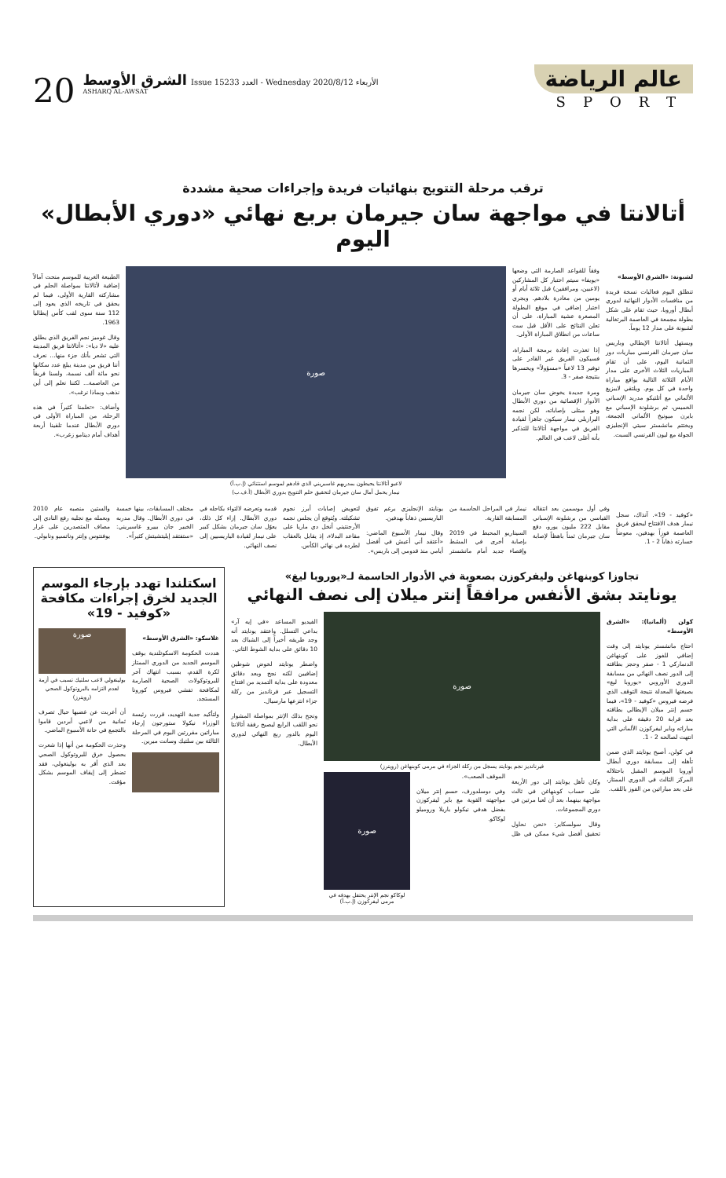عالم الرياضة
SPORT
20
الشرق الأوسط Issue 15233 العدد - Wednesday 2020/8/12 الأربعاء
ASHARQ AL-AWSAT
ترقب مرحلة التتويج بنهائيات فريدة وإجراءات صحية مشددة
أتالانتا في مواجهة سان جيرمان بربع نهائي «دوري الأبطال» اليوم
لشبونة: «الشرق الأوسط»
تنطلق اليوم فعاليات نسخة فريدة من منافسات الأدوار النهائية لدوري أبطال أوروبا، حيث تقام على شكل بطولة مجمعة في العاصمة البرتغالية لشبونة على مدار 12 يوماً.
ويستهل أتالانتا الإيطالي وباريس سان جيرمان الفرنسي مباريات دور الثمانية اليوم، على أن تقام المباريات الثلاث الأخرى على مدار الأيام الثلاثة التالية بواقع مباراة واحدة في كل يوم. ويلتقي لايبزيغ الألماني مع أتلتيكو مدريد الإسباني الخميس، ثم برشلونة الإسباني مع بايرن ميونيخ الألماني الجمعة، ويختتم مانشستر سيتي الإنجليزي الجولة مع ليون الفرنسي السبت.
وفقاً للقواعد الصارمة التي وضعها «يويفا» سيتم اختبار كل المشاركين (لاعبين، ومرافقين) قبل ثلاثة أيام أو يومين من مغادرة بلادهم. ويجري اختبار إضافي في موقع البطولة المصغرة عشية المباراة، على أن تعلن النتائج على الأقل قبل ست ساعات من انطلاق المباراة الأولى.
إذا تعذرت إعادة برمجة المباراة، فسيكون الفريق غير القادر على توفير 13 لاعباً «مسؤولاً» ويخسرها بنتيجة صفر - 3.
ومرة جديدة يخوض سان جيرمان الأدوار الإقصائية من دوري الأبطال وهو مبتلى بإصاباته، لكن نجمه البرازيلي نيمار سيكون جاهزاً لقيادة الفريق في مواجهة أتالانتا للتذكير بأنه أغلى لاعب في العالم.
صورة
لاعبو أتالانتا يحيطون بمدربهم غاسبريني الذي قادهم لموسم استثنائي (إ.ب.أ)
نيمار يحمل آمال سان جيرمان لتحقيق حلم التتويج بدوري الأبطال (أ.ف.ب)
الطبيعة الغريبة للموسم منحت آمالاً إضافية لأتالانتا بمواصلة الحلم في مشاركته القارية الأولى، فيما لم يحقق في تاريخه الذي يعود إلى 112 سنة سوى لقب كأس إيطاليا 1963.
وقال غوميز نجم الفريق الذي يطلق عليه «لا ديا»: «أتالانتا فريق المدينة التي تشعر بأنك جزء منها... نعرف أننا فريق من مدينة يبلغ عدد سكانها نحو مائة ألف نسمة، ولسنا فريقاً من العاصمة... لكننا نعلم إلى أين نذهب وبماذا نرغب».
وأضاف: «تعلمنا كثيراً في هذه الرحلة، من المباراة الأولى في دوري الأبطال عندما تلقينا أربعة أهداف أمام دينامو زغرب».
«كوفيد - 19». آنذاك، سجل نيمار هدف الافتتاح ليحقق فريق العاصمة فوزاً بهدفين، معوضاً خسارته ذهاباً 2 - 1.
وفي أول موسمين بعد انتقاله القياسي من برشلونة الإسباني مقابل 222 مليون يورو، دفع سان جيرمان ثمناً باهظاً لإصابة نيمار في المراحل الحاسمة من المسابقة القارية.
السيناريو المحبط في 2019 بإصابة أخرى في المشط وإقصاء جديد أمام مانشستر يونايتد الإنجليزي برغم تفوق الباريسيين ذهاباً بهدفين.
وقال نيمار الأسبوع الماضي: «أعتقد أني أعيش في أفضل أيامي منذ قدومي إلى باريس».
لتعويض إصابات أبرز نجوم تشكيلته. ويُتوقع أن يجلس نجمه الأرجنتيني أنخل دي ماريا على مقاعد البدلاء، إذ يقابل بالعقاب لطرده في نهائي الكأس.
قدمه وتعرضه لالتواء بكاحله في دوري الأبطال. إزاء كل ذلك، يعوّل سان جيرمان بشكل كبير على نيمار لقيادة الباريسيين إلى نصف النهائي.
مختلف المسابقات، بينها خمسة في دوري الأبطال. وقال مدربه الخبير جان بييرو غاسبريني: «ستفتقد إيليتشيتش كثيراً».
والستين منصبه عام 2010 وبعمله مع نجليه رفع النادي إلى مصاف المتصدرين على غرار يوفنتوس وإنتر وناتسيو ونابولي.
تجاوزا كوبنهاغن وليفركوزن بصعوبة في الأدوار الحاسمة لـ«يوروبا ليغ»
يونايتد بشق الأنفس مرافقاً إنتر ميلان إلى نصف النهائي
كولن (ألمانيا): «الشرق الأوسط»
احتاج مانشستر يونايتد إلى وقت إضافي للفوز على كوبنهاغن الدنماركي 1 - صفر وحجز بطاقته إلى الدور نصف النهائي من مسابقة الدوري الأوروبي «يوروبا ليغ» بصيغتها المعدلة نتيجة التوقف الذي فرضه فيروس «كوفيد - 19»، فيما حسم إنتر ميلان الإيطالي بطاقته بعد قرابة 20 دقيقة على بداية مباراته وباير ليفركوزن الألماني التي انتهت لصالحه 2 - 1.
في كولن، أصبح يونايتد الذي ضمن تأهله إلى مسابقة دوري أبطال أوروبا الموسم المقبل باحتلاله المركز الثالث في الدوري الممتاز، على بعد مباراتين من الفوز باللقب.
صورة
فيرنانديز نجم يونايتد يسجل من ركلة الجزاء في مرمى كوبنهاغن (رويترز)
وكان تأهل يونايتد إلى دور الأربعة على حساب كوبنهاغن في ثالث مواجهة بينهما، بعد أن لعبا مرتين في دوري المجموعات.
وقال سولسكاير: «نحن نحاول تحقيق أفضل شيء ممكن في ظل الموقف الصعب».
وفي دوسلدورف، حسم إنتر ميلان مواجهته القوية مع باير ليفركوزن بفضل هدفي نيكولو باريلا وروميلو لوكاكو.
صورة
لوكاكو نجم الإنتر يحتفل بهدفه في مرمى ليفركوزن (إ.ب.أ)
الفيديو المساعد «في إيه آر» بداعي التسلل. واعتقد يونايتد أنه وجد طريقه أخيراً إلى الشباك بعد 10 دقائق على بداية الشوط الثاني.
واضطر يونايتد لخوض شوطين إضافيين لكنه نجح وبعد دقائق معدودة على بداية التمديد من افتتاح التسجيل عبر فرنانديز من ركلة جزاء انتزعها مارسيال.
ونجح بذلك الإنتر بمواصلة المشوار نحو اللقب الرابع ليصبح رفقة أتالانتا اليوم بالدور ربع النهائي لدوري الأبطال.
اسكتلندا تهدد بإرجاء الموسم الجديد لخرق إجراءات مكافحة «كوفيد - 19»
غلاسكو: «الشرق الأوسط»
هددت الحكومة الاسكوتلندية بوقف الموسم الجديد من الدوري الممتاز لكرة القدم، بسبب انتهاك آخر للبروتوكولات الصحية الصارمة لمكافحة تفشي فيروس كورونا المستجد.
ولتأكيد جدية التهديد، قررت رئيسة الوزراء نيكولا ستورجون إرجاء مباراتين مقررتين اليوم في المرحلة الثالثة بين سلتيك وسانت ميرين.
صورة
بولينغولي لاعب سلتيك تسبب في أزمة لعدم التزامه بالبروتوكول الصحي (رويترز)
أن أعربت عن غضبها حيال تصرف ثمانية من لاعبي أبردين قاموا بالتجمع في حانة الأسبوع الماضي.
وحذرت الحكومة من أنها إذا شعرت بحصول خرق للبروتوكول الصحي بعد الذي أقر به بولينغولي، فقد تضطر إلى إيقاف الموسم بشكل مؤقت.